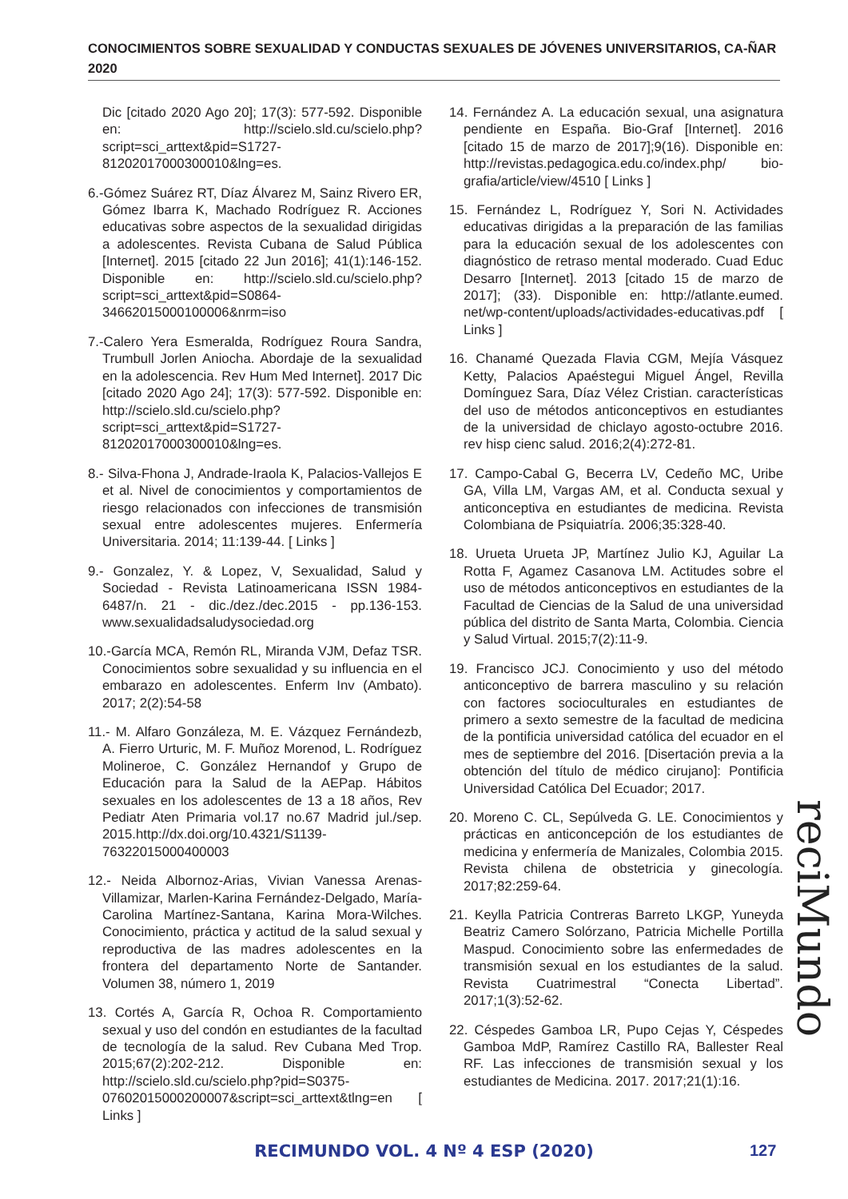CONOCIMIENTOS SOBRE SEXUALIDAD Y CONDUCTAS SEXUALES DE JÓVENES UNIVERSITARIOS, CA-ÑAR 2020
Dic [citado 2020 Ago 20]; 17(3): 577-592. Disponible en: http://scielo.sld.cu/scielo.php?script=sci_arttext&pid=S1727-81202017000300010&lng=es.
6.-Gómez Suárez RT, Díaz Álvarez M, Sainz Rivero ER, Gómez Ibarra K, Machado Rodríguez R. Acciones educativas sobre aspectos de la sexualidad dirigidas a adolescentes. Revista Cubana de Salud Pública [Internet]. 2015 [citado 22 Jun 2016]; 41(1):146-152. Disponible en: http://scielo.sld.cu/scielo.php?script=sci_arttext&pid=S0864-34662015000100006&nrm=iso
7.-Calero Yera Esmeralda, Rodríguez Roura Sandra, Trumbull Jorlen Aniocha. Abordaje de la sexualidad en la adolescencia. Rev Hum Med Internet]. 2017 Dic [citado 2020 Ago 24]; 17(3): 577-592. Disponible en: http://scielo.sld.cu/scielo.php?script=sci_arttext&pid=S1727-81202017000300010&lng=es.
8.- Silva-Fhona J, Andrade-Iraola K, Palacios-Vallejos E et al. Nivel de conocimientos y comportamientos de riesgo relacionados con infecciones de transmisión sexual entre adolescentes mujeres. Enfermería Universitaria. 2014; 11:139-44. [ Links ]
9.- Gonzalez, Y. & Lopez, V, Sexualidad, Salud y Sociedad - Revista Latinoamericana ISSN 1984-6487/n. 21 - dic./dez./dec.2015 - pp.136-153. www.sexualidadsaludysociedad.org
10.-García MCA, Remón RL, Miranda VJM, Defaz TSR. Conocimientos sobre sexualidad y su influencia en el embarazo en adolescentes. Enferm Inv (Ambato). 2017; 2(2):54-58
11.- M. Alfaro Gonzáleza, M. E. Vázquez Fernándezb, A. Fierro Urturic, M. F. Muñoz Morenod, L. Rodríguez Molineroe, C. González Hernandof y Grupo de Educación para la Salud de la AEPap. Hábitos sexuales en los adolescentes de 13 a 18 años, Rev Pediatr Aten Primaria vol.17 no.67 Madrid jul./sep. 2015.http://dx.doi.org/10.4321/S1139-76322015000400003
12.- Neida Albornoz-Arias, Vivian Vanessa Arenas-Villamizar, Marlen-Karina Fernández-Delgado, María-Carolina Martínez-Santana, Karina Mora-Wilches. Conocimiento, práctica y actitud de la salud sexual y reproductiva de las madres adolescentes en la frontera del departamento Norte de Santander. Volumen 38, número 1, 2019
13. Cortés A, García R, Ochoa R. Comportamiento sexual y uso del condón en estudiantes de la facultad de tecnología de la salud. Rev Cubana Med Trop. 2015;67(2):202-212. Disponible en: http://scielo.sld.cu/scielo.php?pid=S0375-07602015000200007&script=sci_arttext&tlng=en [ Links ]
14. Fernández A. La educación sexual, una asignatura pendiente en España. Bio-Graf [Internet]. 2016 [citado 15 de marzo de 2017];9(16). Disponible en: http://revistas.pedagogica.edu.co/index.php/ bio-grafia/article/view/4510 [ Links ]
15. Fernández L, Rodríguez Y, Sori N. Actividades educativas dirigidas a la preparación de las familias para la educación sexual de los adolescentes con diagnóstico de retraso mental moderado. Cuad Educ Desarro [Internet]. 2013 [citado 15 de marzo de 2017]; (33). Disponible en: http://atlante.eumed. net/wp-content/uploads/actividades-educativas.pdf [ Links ]
16. Chanamé Quezada Flavia CGM, Mejía Vásquez Ketty, Palacios Apaéstegui Miguel Ángel, Revilla Domínguez Sara, Díaz Vélez Cristian. características del uso de métodos anticonceptivos en estudiantes de la universidad de chiclayo agosto-octubre 2016. rev hisp cienc salud. 2016;2(4):272-81.
17. Campo-Cabal G, Becerra LV, Cedeño MC, Uribe GA, Villa LM, Vargas AM, et al. Conducta sexual y anticonceptiva en estudiantes de medicina. Revista Colombiana de Psiquiatría. 2006;35:328-40.
18. Urueta Urueta JP, Martínez Julio KJ, Aguilar La Rotta F, Agamez Casanova LM. Actitudes sobre el uso de métodos anticonceptivos en estudiantes de la Facultad de Ciencias de la Salud de una universidad pública del distrito de Santa Marta, Colombia. Ciencia y Salud Virtual. 2015;7(2):11-9.
19. Francisco JCJ. Conocimiento y uso del método anticonceptivo de barrera masculino y su relación con factores socioculturales en estudiantes de primero a sexto semestre de la facultad de medicina de la pontificia universidad católica del ecuador en el mes de septiembre del 2016. [Disertación previa a la obtención del título de médico cirujano]: Pontificia Universidad Católica Del Ecuador; 2017.
20. Moreno C. CL, Sepúlveda G. LE. Conocimientos y prácticas en anticoncepción de los estudiantes de medicina y enfermería de Manizales, Colombia 2015. Revista chilena de obstetricia y ginecología. 2017;82:259-64.
21. Keylla Patricia Contreras Barreto LKGP, Yuneyda Beatriz Camero Solórzano, Patricia Michelle Portilla Maspud. Conocimiento sobre las enfermedades de transmisión sexual en los estudiantes de la salud. Revista Cuatrimestral “Conecta Libertad”. 2017;1(3):52-62.
22. Céspedes Gamboa LR, Pupo Cejas Y, Céspedes Gamboa MdP, Ramírez Castillo RA, Ballester Real RF. Las infecciones de transmisión sexual y los estudiantes de Medicina. 2017. 2017;21(1):16.
reciMundo
RECIMUNDO VOL. 4 Nº 4 ESP (2020) 127